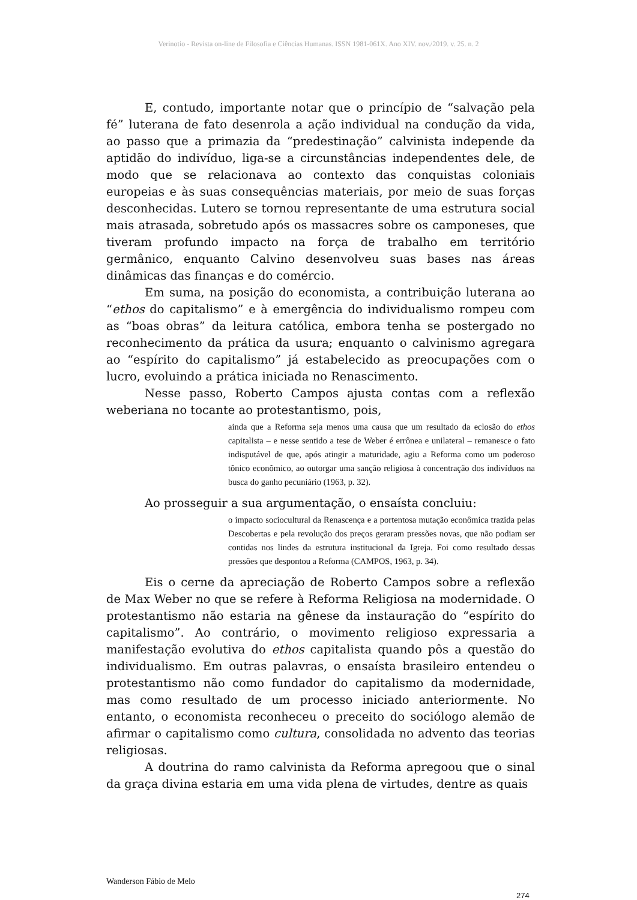Verinotio - Revista on-line de Filosofia e Ciências Humanas. ISSN 1981-061X. Ano XIV. nov./2019. v. 25. n. 2
E, contudo, importante notar que o princípio de “salvação pela fé” luterana de fato desenrola a ação individual na condução da vida, ao passo que a primazia da “predestinação” calvinista independe da aptidão do indivíduo, liga-se a circunstâncias independentes dele, de modo que se relacionava ao contexto das conquistas coloniais europeias e às suas consequências materiais, por meio de suas forças desconhecidas. Lutero se tornou representante de uma estrutura social mais atrasada, sobretudo após os massacres sobre os camponeses, que tiveram profundo impacto na força de trabalho em território germânico, enquanto Calvino desenvolveu suas bases nas áreas dinâmicas das finanças e do comércio.
Em suma, na posição do economista, a contribuição luterana ao “ethos do capitalismo” e à emergência do individualismo rompeu com as “boas obras” da leitura católica, embora tenha se postergado no reconhecimento da prática da usura; enquanto o calvinismo agregara ao “espírito do capitalismo” já estabelecido as preocupações com o lucro, evoluindo a prática iniciada no Renascimento.
Nesse passo, Roberto Campos ajusta contas com a reflexão weberiana no tocante ao protestantismo, pois,
ainda que a Reforma seja menos uma causa que um resultado da eclosão do ethos capitalista – e nesse sentido a tese de Weber é errônea e unilateral – remanesce o fato indisputável de que, após atingir a maturidade, agiu a Reforma como um poderoso tônico econômico, ao outorgar uma sanção religiosa à concentração dos indivíduos na busca do ganho pecuniário (1963, p. 32).
Ao prosseguir a sua argumentação, o ensaísta concluiu:
o impacto sociocultural da Renascença e a portentosa mutação econômica trazida pelas Descobertas e pela revolução dos preços geraram pressões novas, que não podiam ser contidas nos lindes da estrutura institucional da Igreja. Foi como resultado dessas pressões que despontou a Reforma (CAMPOS, 1963, p. 34).
Eis o cerne da apreciação de Roberto Campos sobre a reflexão de Max Weber no que se refere à Reforma Religiosa na modernidade. O protestantismo não estaria na gênese da instauração do “espírito do capitalismo”. Ao contrário, o movimento religioso expressaria a manifestação evolutiva do ethos capitalista quando pôs a questão do individualismo. Em outras palavras, o ensaísta brasileiro entendeu o protestantismo não como fundador do capitalismo da modernidade, mas como resultado de um processo iniciado anteriormente. No entanto, o economista reconheceu o preceito do sociólogo alemão de afirmar o capitalismo como cultura, consolidada no advento das teorias religiosas.
A doutrina do ramo calvinista da Reforma apregoou que o sinal da graça divina estaria em uma vida plena de virtudes, dentre as quais
Wanderson Fábio de Melo
274